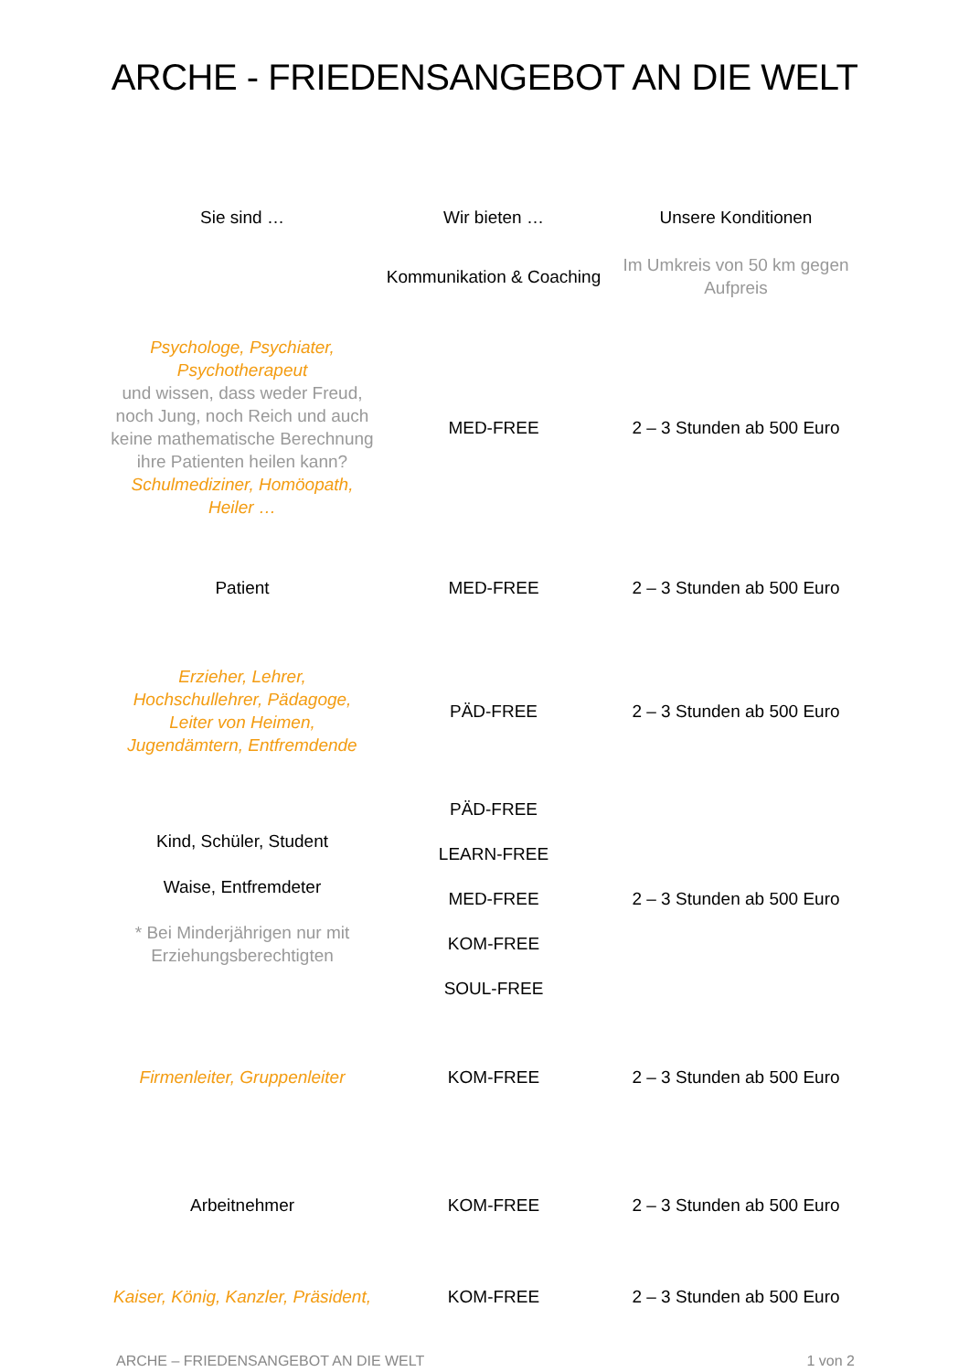ARCHE - FRIEDENSANGEBOT AN DIE WELT
| Sie sind … | Wir bieten … | Unsere Konditionen |
| --- | --- | --- |
| | Kommunikation & Coaching | Im Umkreis von 50 km gegen Aufpreis |
| Psychologe, Psychiater, Psychotherapeut und wissen, dass weder Freud, noch Jung, noch Reich und auch keine mathematische Berechnung ihre Patienten heilen kann? Schulmediziner, Homöopath, Heiler … | MED-FREE | 2 – 3 Stunden ab 500 Euro |
| Patient | MED-FREE | 2 – 3 Stunden ab 500 Euro |
| Erzieher, Lehrer, Hochschullehrer, Pädagoge, Leiter von Heimen, Jugendämtern, Entfremdende | PÄD-FREE | 2 – 3 Stunden ab 500 Euro |
| Kind, Schüler, Student Waise, Entfremdeter * Bei Minderjährigen nur mit Erziehungsberechtigten | PÄD-FREE LEARN-FREE MED-FREE KOM-FREE SOUL-FREE | 2 – 3 Stunden ab 500 Euro |
| Firmenleiter, Gruppenleiter | KOM-FREE | 2 – 3 Stunden ab 500 Euro |
| Arbeitnehmer | KOM-FREE | 2 – 3 Stunden ab 500 Euro |
| Kaiser, König, Kanzler, Präsident, | KOM-FREE | 2 – 3 Stunden ab 500 Euro |
ARCHE – FRIEDENSANGEBOT AN DIE WELT 1 von 2